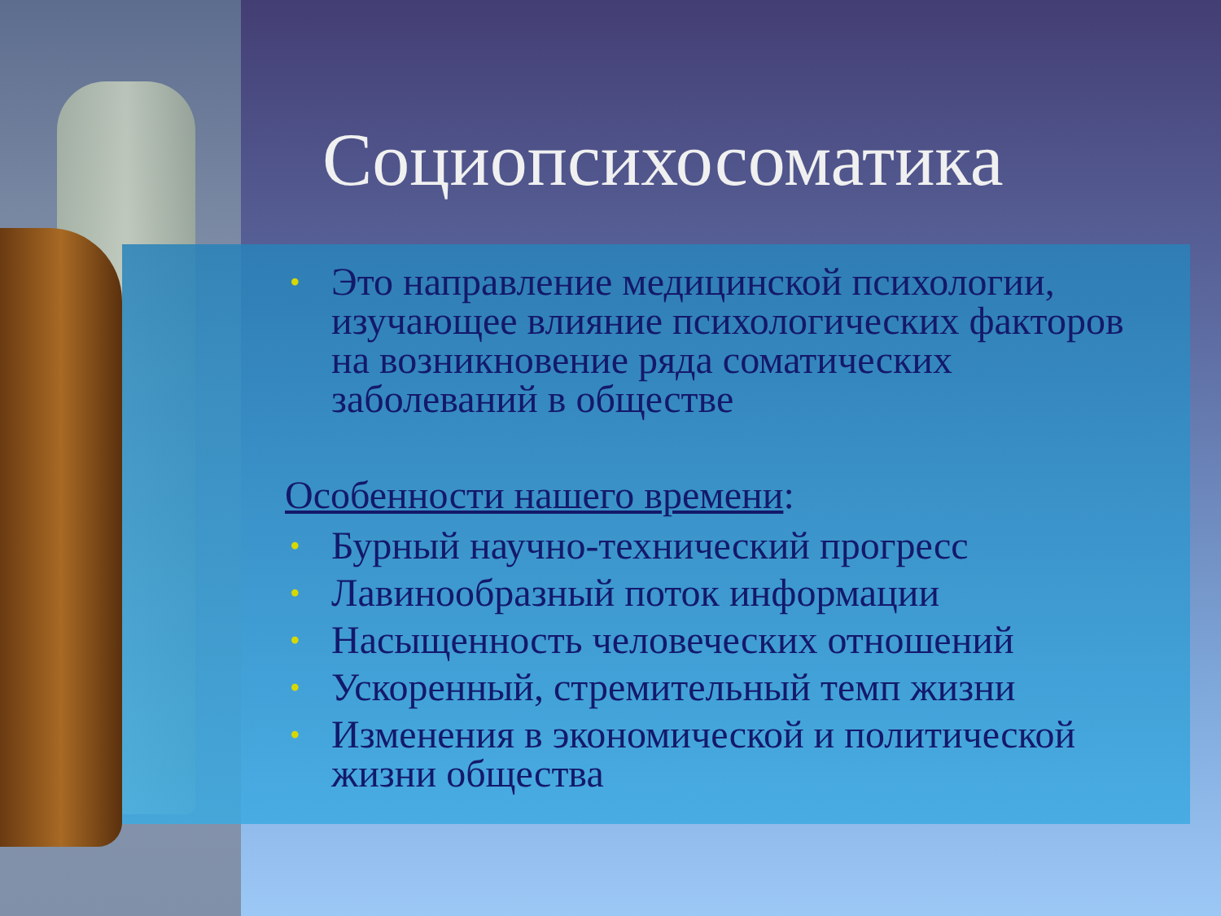Социопсихосоматика
• Это направление медицинской психологии, изучающее влияние психологических факторов на возникновение ряда соматических заболеваний в обществе
Особенности нашего времени:
• Бурный научно-технический прогресс
• Лавинообразный поток информации
• Насыщенность человеческих отношений
• Ускоренный, стремительный темп жизни
• Изменения в экономической и политической жизни общества